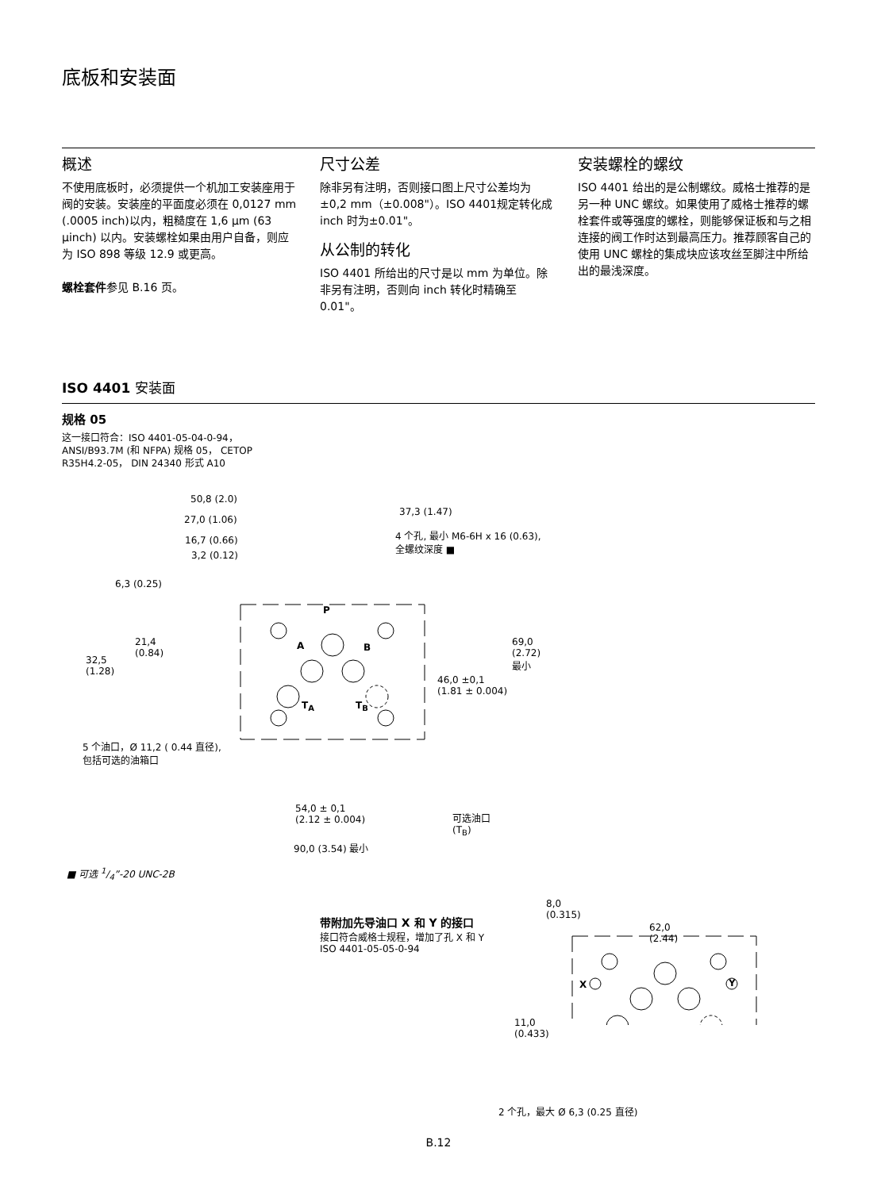底板和安装面
概述
不使用底板时，必须提供一个机加工安装座用于阀的安装。安装座的平面度必须在 0,0127 mm (.0005 inch)以内，粗糙度在 1,6 μm (63 μinch) 以内。安装螺栓如果由用户自备，则应为 ISO 898 等级 12.9 或更高。
螺栓套件参见 B.16 页。
尺寸公差
除非另有注明，否则接口图上尺寸公差均为±0,2 mm（±0.008"）。ISO 4401规定转化成 inch 时为±0.01"。
从公制的转化
ISO 4401 所给出的尺寸是以 mm 为单位。除非另有注明，否则向 inch 转化时精确至 0.01"。
安装螺栓的螺纹
ISO 4401 给出的是公制螺纹。威格士推荐的是另一种 UNC 螺纹。如果使用了威格士推荐的螺栓套件或等强度的螺栓，则能够保证板和与之相连接的阀工作时达到最高压力。推荐顾客自己的使用 UNC 螺栓的集成块应该攻丝至脚注中所给出的最浅深度。
ISO 4401 安装面
规格 05
这一接口符合：ISO 4401-05-04-0-94，
ANSI/B93.7M (和 NFPA) 规格 05， CETOP
R35H4.2-05， DIN 24340 形式 A10
50,8 (2.0)
37,3 (1.47)
27,0 (1.06)
16,7 (0.66)
3,2 (0.12)
4 个孔, 最小 M6-6H x 16 (0.63),
全螺纹深度 ■
6,3 (0.25)
P
21,4
(0.84)
32,5
(1.28)
A B 69,0
(2.72)
最小
46,0 ±0,1
(1.81 ± 0.004)
T<sub>A</sub> T<sub>B</sub>
5 个油口，Ø 11,2 ( 0.44 直径),
包括可选的油箱口
54,0 ± 0,1
(2.12 ± 0.004) 可选油口
(T<sub>B</sub>)
90,0 (3.54) 最小
■ 可选 1/4”-20 UNC-2B
带附加先导油口 X 和 Y 的接口
接口符合威格士规程，增加了孔 X 和 Y
ISO 4401-05-05-0-94
8,0
(0.315)
62,0
(2.44)
X Y
11,0
(0.433)
2 个孔，最大 Ø 6,3 (0.25 直径)
B.12